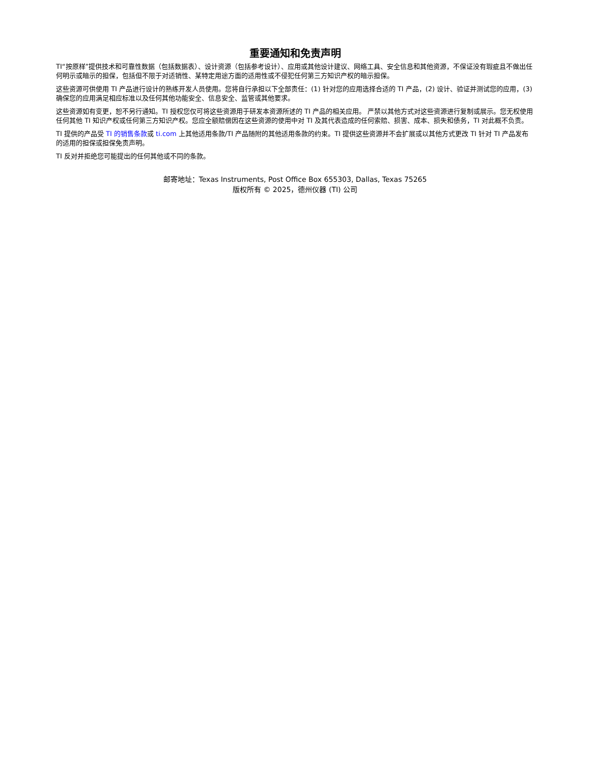重要通知和免责声明
TI“按原样”提供技术和可靠性数据（包括数据表）、设计资源（包括参考设计）、应用或其他设计建议、网络工具、安全信息和其他资源，不保证没有瑕疵且不做出任何明示或暗示的担保，包括但不限于对适销性、某特定用途方面的适用性或不侵犯任何第三方知识产权的暗示担保。
这些资源可供使用 TI 产品进行设计的熟练开发人员使用。您将自行承担以下全部责任：(1) 针对您的应用选择合适的 TI 产品，(2) 设计、验证并测试您的应用，(3) 确保您的应用满足相应标准以及任何其他功能安全、信息安全、监管或其他要求。
这些资源如有变更，恕不另行通知。TI 授权您仅可将这些资源用于研发本资源所述的 TI 产品的相关应用。 严禁以其他方式对这些资源进行复制或展示。您无权使用任何其他 TI 知识产权或任何第三方知识产权。您应全额赔偿因在这些资源的使用中对 TI 及其代表造成的任何索赔、损害、成本、损失和债务，TI 对此概不负责。
TI 提供的产品受 TI 的销售条款或 ti.com 上其他适用条款/TI 产品随附的其他适用条款的约束。TI 提供这些资源并不会扩展或以其他方式更改 TI 针对 TI 产品发布的适用的担保或担保免责声明。
TI 反对并拒绝您可能提出的任何其他或不同的条款。
邮寄地址：Texas Instruments, Post Office Box 655303, Dallas, Texas 75265
版权所有 © 2025，德州仪器 (TI) 公司